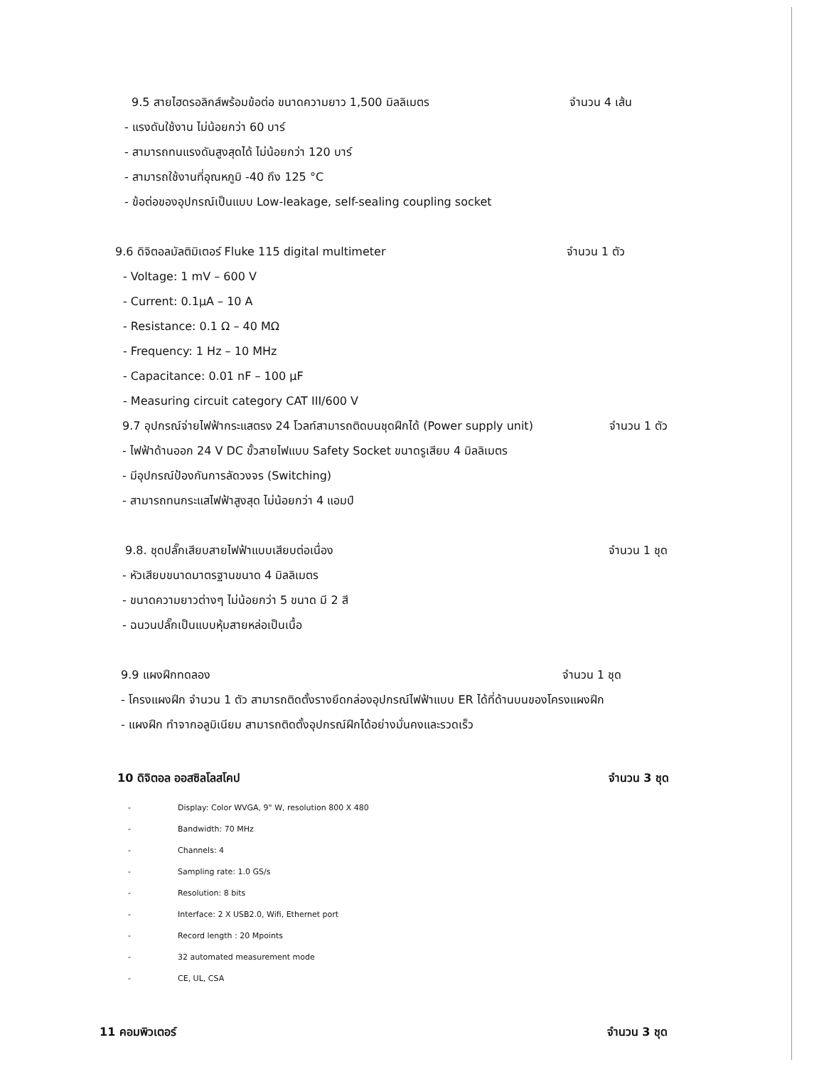9.5 สายไฮดรอลิกส์พร้อมข้อต่อ ขนาดความยาว 1,500 มิลลิเมตร จำนวน 4 เส้น
- แรงดันใช้งาน ไม่น้อยกว่า 60 บาร์
- สามารถทนแรงดันสูงสุดได้ ไม่น้อยกว่า 120 บาร์
- สามารถใช้งานที่อุณหภูมิ -40 ถึง 125 °C
- ข้อต่อของอุปกรณ์เป็นแบบ Low-leakage, self-sealing coupling socket
9.6 ดิจิตอลมัลติมิเตอร์ Fluke 115 digital multimeter จำนวน 1 ตัว
- Voltage: 1 mV – 600 V
- Current: 0.1μA – 10 A
- Resistance: 0.1 Ω – 40 MΩ
- Frequency: 1 Hz – 10 MHz
- Capacitance: 0.01 nF – 100 μF
- Measuring circuit category CAT III/600 V
9.7 อุปกรณ์จ่ายไฟฟ้ากระแสตรง 24 โวลท์สามารถติดบนชุดฝึกได้ (Power supply unit) จำนวน 1 ตัว
- ไฟฟ้าด้านออก 24 V DC ขั้วสายไฟแบบ Safety Socket ขนาดรูเสียบ 4 มิลลิเมตร
- มีอุปกรณ์ป้องกันการลัดวงจร (Switching)
- สามารถทนกระแสไฟฟ้าสูงสุด ไม่น้อยกว่า 4 แอมป์
9.8. ชุดปลั๊กเสียบสายไฟฟ้าแบบเสียบต่อเนื่อง จำนวน 1 ชุด
- หัวเสียบขนาดมาตรฐานขนาด 4 มิลลิเมตร
- ขนาดความยาวต่างๆ ไม่น้อยกว่า 5 ขนาด มี 2 สี
- ฉนวนปลั๊กเป็นแบบหุ้มสายหล่อเป็นเนื้อ
9.9 แผงฝึกทดลอง จำนวน 1 ชุด
- โครงแผงฝึก จำนวน 1 ตัว สามารถติดตั้งรางยึดกล่องอุปกรณ์ไฟฟ้าแบบ ER ได้ที่ด้านบนของโครงแผงฝึก
- แผงฝึก ทำจากอลูมิเนียม สามารถติดตั้งอุปกรณ์ฝึกได้อย่างมั่นคงและรวดเร็ว
10 ดิจิตอล ออสซิลโลสโคป จำนวน 3 ชุด
- Display: Color WVGA, 9" W, resolution 800 X 480
- Bandwidth: 70 MHz
- Channels: 4
- Sampling rate: 1.0 GS/s
- Resolution: 8 bits
- Interface: 2 X USB2.0, Wifi, Ethernet port
- Record length : 20 Mpoints
- 32 automated measurement mode
- CE, UL, CSA
11 คอมพิวเตอร์ จำนวน 3 ชุด